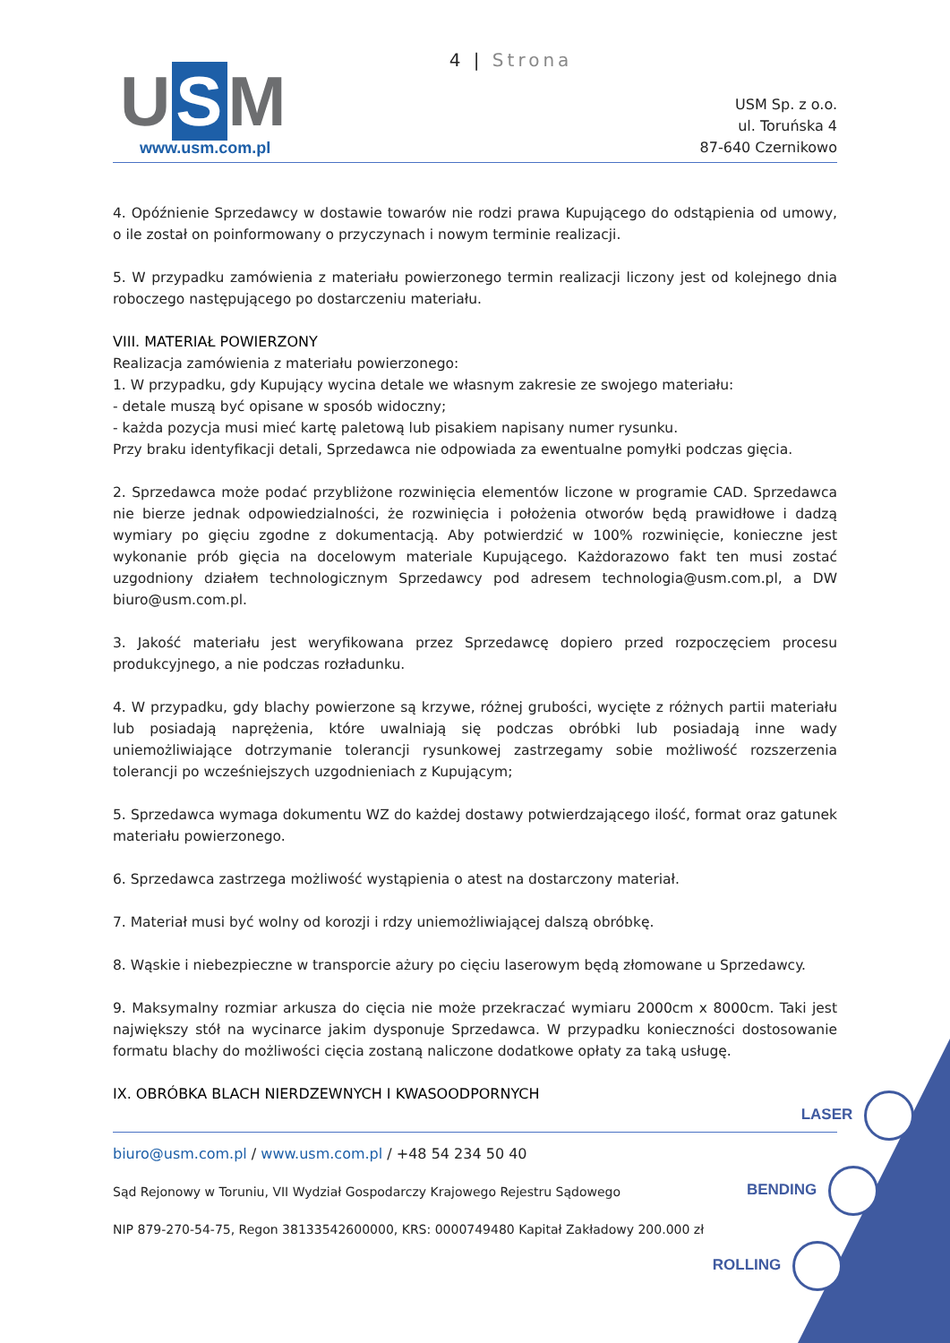4 | Strona
U S M
www.usm.com.pl
USM Sp. z o.o.
ul. Toruńska 4
87-640 Czernikowo
4. Opóźnienie Sprzedawcy w dostawie towarów nie rodzi prawa Kupującego do odstąpienia od umowy, o ile został on poinformowany o przyczynach i nowym terminie realizacji.
5. W przypadku zamówienia z materiału powierzonego termin realizacji liczony jest od kolejnego dnia roboczego następującego po dostarczeniu materiału.
VIII. MATERIAŁ POWIERZONY
Realizacja zamówienia z materiału powierzonego:
1. W przypadku, gdy Kupujący wycina detale we własnym zakresie ze swojego materiału:
- detale muszą być opisane w sposób widoczny;
- każda pozycja musi mieć kartę paletową lub pisakiem napisany numer rysunku.
Przy braku identyfikacji detali, Sprzedawca nie odpowiada za ewentualne pomyłki podczas gięcia.
2. Sprzedawca może podać przybliżone rozwinięcia elementów liczone w programie CAD. Sprzedawca nie bierze jednak odpowiedzialności, że rozwinięcia i położenia otworów będą prawidłowe i dadzą wymiary po gięciu zgodne z dokumentacją. Aby potwierdzić w 100% rozwinięcie, konieczne jest wykonanie prób gięcia na docelowym materiale Kupującego. Każdorazowo fakt ten musi zostać uzgodniony działem technologicznym Sprzedawcy pod adresem technologia@usm.com.pl, a DW biuro@usm.com.pl.
3. Jakość materiału jest weryfikowana przez Sprzedawcę dopiero przed rozpoczęciem procesu produkcyjnego, a nie podczas rozładunku.
4. W przypadku, gdy blachy powierzone są krzywe, różnej grubości, wycięte z różnych partii materiału lub posiadają naprężenia, które uwalniają się podczas obróbki lub posiadają inne wady uniemożliwiające dotrzymanie tolerancji rysunkowej zastrzegamy sobie możliwość rozszerzenia tolerancji po wcześniejszych uzgodnieniach z Kupującym;
5. Sprzedawca wymaga dokumentu WZ do każdej dostawy potwierdzającego ilość, format oraz gatunek materiału powierzonego.
6. Sprzedawca zastrzega możliwość wystąpienia o atest na dostarczony materiał.
7. Materiał musi być wolny od korozji i rdzy uniemożliwiającej dalszą obróbkę.
8. Wąskie i niebezpieczne w transporcie ażury po cięciu laserowym będą złomowane u Sprzedawcy.
9. Maksymalny rozmiar arkusza do cięcia nie może przekraczać wymiaru 2000cm x 8000cm. Taki jest największy stół na wycinarce jakim dysponuje Sprzedawca. W przypadku konieczności dostosowanie formatu blachy do możliwości cięcia zostaną naliczone dodatkowe opłaty za taką usługę.
IX. OBRÓBKA BLACH NIERDZEWNYCH I KWASOODPORNYCH
biuro@usm.com.pl / www.usm.com.pl / +48 54 234 50 40
Sąd Rejonowy w Toruniu, VII Wydział Gospodarczy Krajowego Rejestru Sądowego
NIP 879-270-54-75, Regon 38133542600000, KRS: 0000749480 Kapitał Zakładowy 200.000 zł
LASER
BENDING
ROLLING